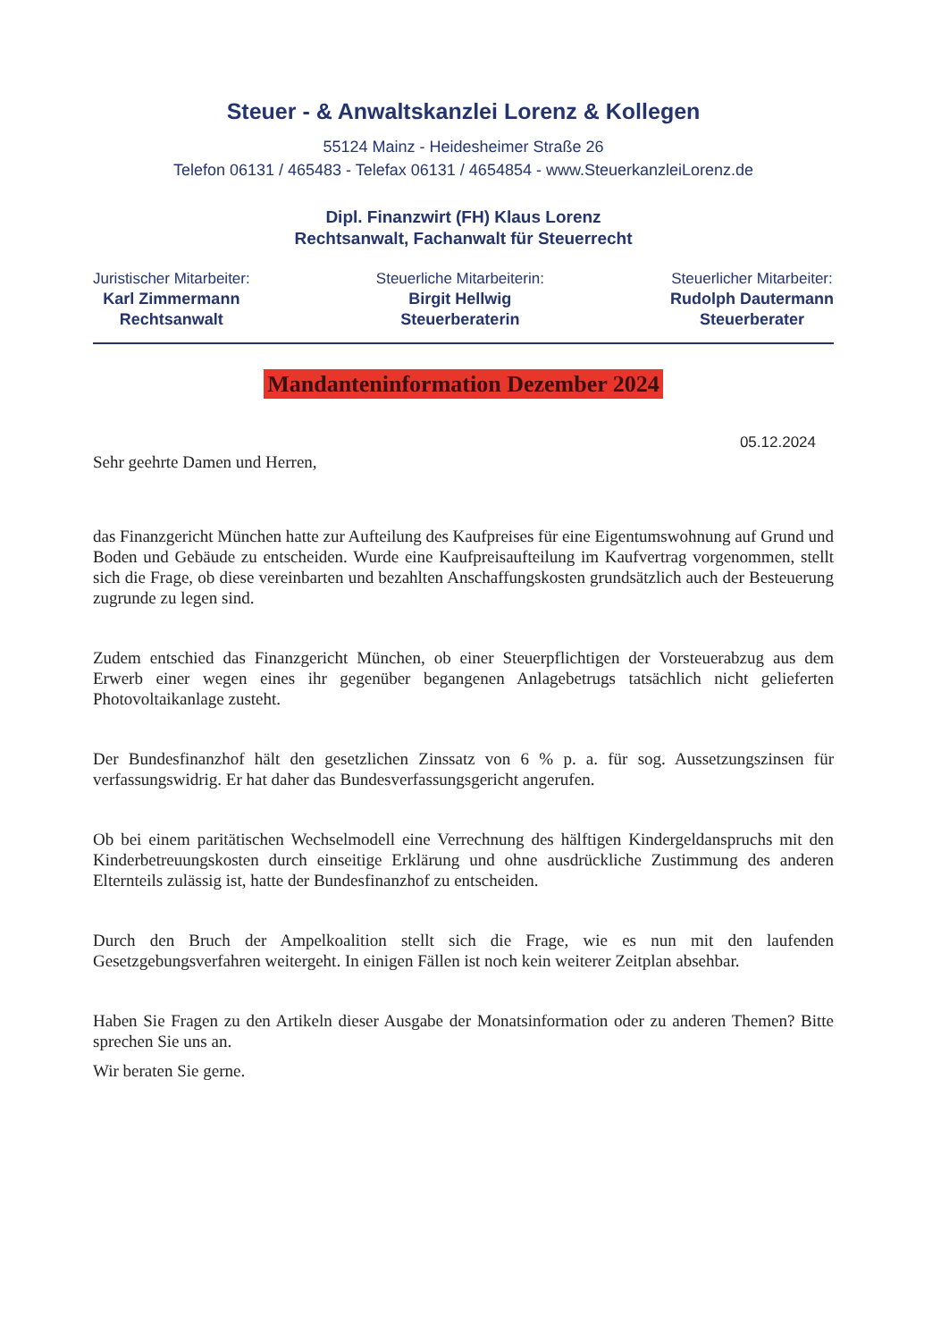Steuer - & Anwaltskanzlei Lorenz & Kollegen
55124 Mainz - Heidesheimer Straße 26
Telefon 06131 / 465483 - Telefax 06131 / 4654854 - www.SteuerkanzleiLorenz.de
Dipl. Finanzwirt (FH) Klaus Lorenz
Rechtsanwalt, Fachanwalt für Steuerrecht
Juristischer Mitarbeiter:
Karl Zimmermann
Rechtsanwalt
Steuerliche Mitarbeiterin:
Birgit Hellwig
Steuerberaterin
Steuerlicher Mitarbeiter:
Rudolph Dautermann
Steuerberater
Mandanteninformation Dezember 2024
05.12.2024
Sehr geehrte Damen und Herren,
das Finanzgericht München hatte zur Aufteilung des Kaufpreises für eine Eigentumswohnung auf Grund und Boden und Gebäude zu entscheiden. Wurde eine Kaufpreisaufteilung im Kaufvertrag vorgenommen, stellt sich die Frage, ob diese vereinbarten und bezahlten Anschaffungskosten grundsätzlich auch der Besteuerung zugrunde zu legen sind.
Zudem entschied das Finanzgericht München, ob einer Steuerpflichtigen der Vorsteuerabzug aus dem Erwerb einer wegen eines ihr gegenüber begangenen Anlagebetrugs tatsächlich nicht gelieferten Photovoltaikanlage zusteht.
Der Bundesfinanzhof hält den gesetzlichen Zinssatz von 6 % p. a. für sog. Aussetzungszinsen für verfassungswidrig. Er hat daher das Bundesverfassungsgericht angerufen.
Ob bei einem paritätischen Wechselmodell eine Verrechnung des hälftigen Kindergeldanspruchs mit den Kinderbetreuungskosten durch einseitige Erklärung und ohne ausdrückliche Zustimmung des anderen Elternteils zulässig ist, hatte der Bundesfinanzhof zu entscheiden.
Durch den Bruch der Ampelkoalition stellt sich die Frage, wie es nun mit den laufenden Gesetzgebungsverfahren weitergeht. In einigen Fällen ist noch kein weiterer Zeitplan absehbar.
Haben Sie Fragen zu den Artikeln dieser Ausgabe der Monatsinformation oder zu anderen Themen? Bitte sprechen Sie uns an.
Wir beraten Sie gerne.